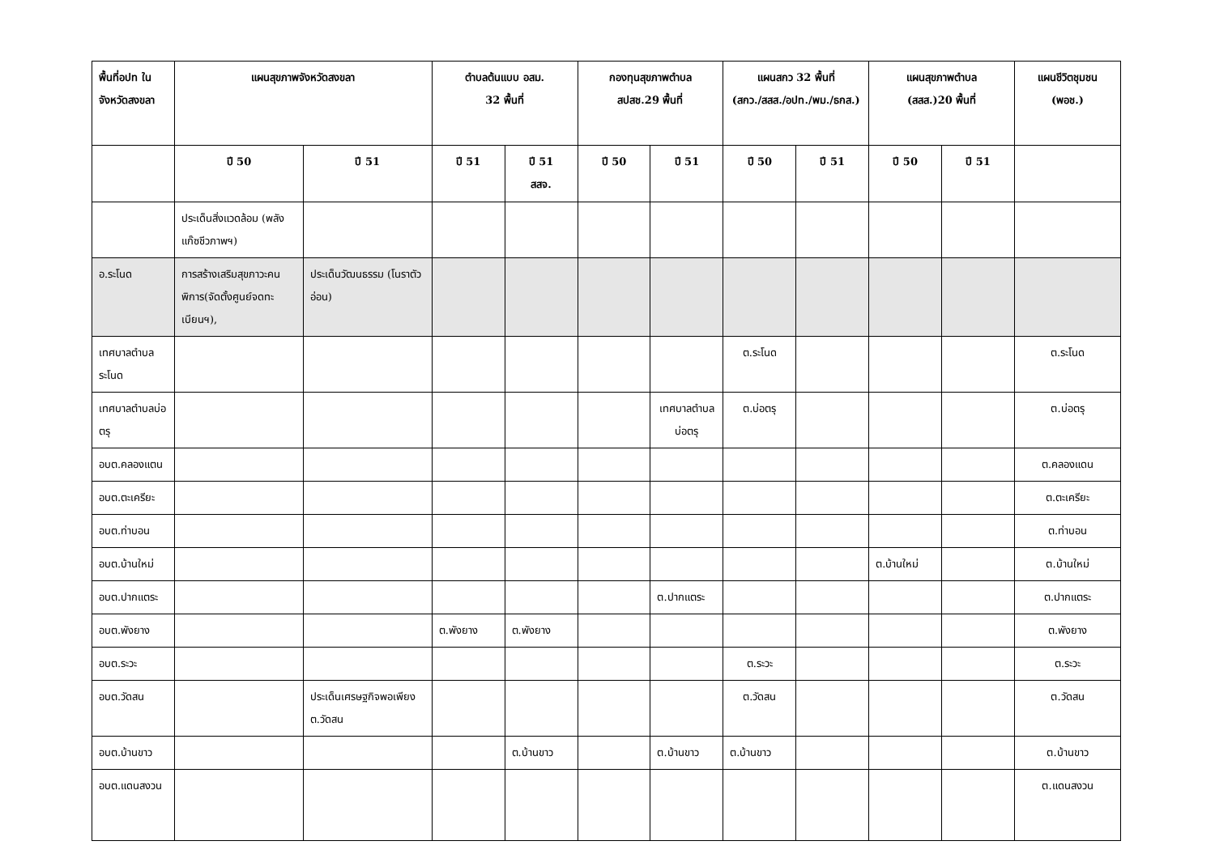| พื้นที่อปท ในจังหวัดสงขลา | แผนสุขภาพจังหวัดสงขลา | | ตำบลต้นแบบ อสม. 32 พื้นที่ | | กองทุนสุขภาพตำบล สปสช.29 พื้นที่ | | แผนสกว 32 พื้นที่ (สกว./สสส./อปท./พม./ธกส.) | | แผนสุขภาพตำบล (สสส.)20 พื้นที่ | | แผนชีวิตชุมชน (พอช.) |
| --- | --- | --- | --- | --- | --- | --- | --- | --- | --- | --- | --- |
| | ปี 50 | ปี 51 | ปี 51 | ปี 51 สสจ. | ปี 50 | ปี 51 | ปี 50 | ปี 51 | ปี 50 | ปี 51 | |
| | ประเด็นสิ่งแวดล้อม (พลังแก๊ซชีวภาพฯ) | | | | | | | | | | |
| อ.ระโนด | การสร้างเสริมสุขภาวะคนพิการ(จัดตั้งศูนย์จดทะเบียนฯ), | ประเด็นวัฒนธรรม (โนราตัวอ่อน) | | | | | | | | | |
| เทศบาลตำบลระโนด | | | | | | | ต.ระโนด | | | | ต.ระโนด |
| เทศบาลตำบลบ่อตรุ | | | | | | เทศบาลตำบลบ่อตรุ | ต.บ่อตรุ | | | | ต.บ่อตรุ |
| อบต.คลองแตน | | | | | | | | | | | ต.คลองแดน |
| อบต.ตะเครียะ | | | | | | | | | | | ต.ตะเครียะ |
| อบต.ท่าบอน | | | | | | | | | | | ต.ท่าบอน |
| อบต.บ้านใหม่ | | | | | | | | | ต.บ้านใหม่ | | ต.บ้านใหม่ |
| อบต.ปากแตระ | | | | | | ต.ปากแตระ | | | | | ต.ปากแตระ |
| อบต.พังยาง | | | ต.พังยาง | ต.พังยาง | | | | | | | ต.พังยาง |
| อบต.ระวะ | | | | | | | ต.ระวะ | | | | ต.ระวะ |
| อบต.วัดสน | | ประเด็นเศรษฐกิจพอเพียง ต.วัดสน | | | | | ต.วัดสน | | | | ต.วัดสน |
| อบต.บ้านขาว | | | | ต.บ้านขาว | | ต.บ้านขาว | ต.บ้านขาว | | | | ต.บ้านขาว |
| อบต.แดนสงวน | | | | | | | | | | | ต.แดนสงวน |